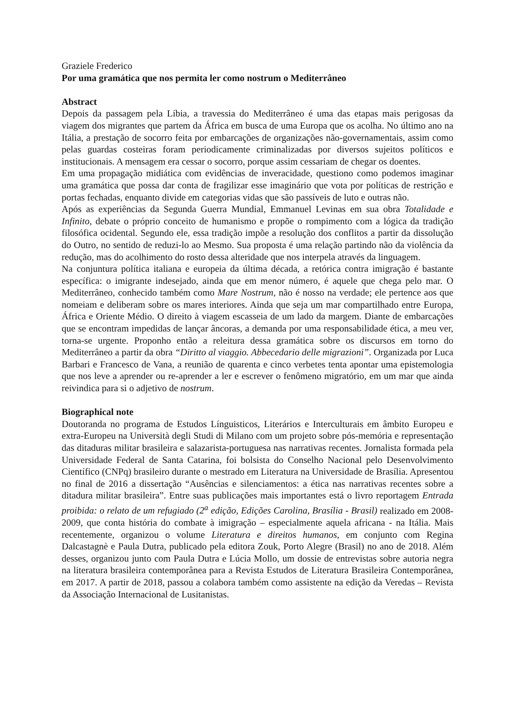Graziele Frederico
Por uma gramática que nos permita ler como nostrum o Mediterrâneo
Abstract
Depois da passagem pela Líbia, a travessia do Mediterrâneo é uma das etapas mais perigosas da viagem dos migrantes que partem da África em busca de uma Europa que os acolha. No último ano na Itália, a prestação de socorro feita por embarcações de organizações não-governamentais, assim como pelas guardas costeiras foram periodicamente criminalizadas por diversos sujeitos políticos e institucionais. A mensagem era cessar o socorro, porque assim cessariam de chegar os doentes.
Em uma propagação midiática com evidências de inveracidade, questiono como podemos imaginar uma gramática que possa dar conta de fragilizar esse imaginário que vota por políticas de restrição e portas fechadas, enquanto divide em categorias vidas que são passíveis de luto e outras não.
Após as experiências da Segunda Guerra Mundial, Emmanuel Levinas em sua obra Totalidade e Infinito, debate o próprio conceito de humanismo e propõe o rompimento com a lógica da tradição filosófica ocidental. Segundo ele, essa tradição impõe a resolução dos conflitos a partir da dissolução do Outro, no sentido de reduzi-lo ao Mesmo. Sua proposta é uma relação partindo não da violência da redução, mas do acolhimento do rosto dessa alteridade que nos interpela através da linguagem.
Na conjuntura política italiana e europeia da última década, a retórica contra imigração é bastante específica: o imigrante indesejado, ainda que em menor número, é aquele que chega pelo mar. O Mediterrâneo, conhecido também como Mare Nostrum, não é nosso na verdade; ele pertence aos que nomeiam e deliberam sobre os mares interiores. Ainda que seja um mar compartilhado entre Europa, África e Oriente Médio. O direito à viagem escasseia de um lado da margem. Diante de embarcações que se encontram impedidas de lançar âncoras, a demanda por uma responsabilidade ética, a meu ver, torna-se urgente. Proponho então a releitura dessa gramática sobre os discursos em torno do Mediterrâneo a partir da obra “Diritto al viaggio. Abbecedario delle migrazioni”. Organizada por Luca Barbari e Francesco de Vana, a reunião de quarenta e cinco verbetes tenta apontar uma epistemologia que nos leve a aprender ou re-aprender a ler e escrever o fenômeno migratório, em um mar que ainda reivindica para si o adjetivo de nostrum.
Biographical note
Doutoranda no programa de Estudos Línguisticos, Literários e Interculturais em âmbito Europeu e extra-Europeu na Università degli Studi di Milano com um projeto sobre pós-memória e representação das ditaduras militar brasileira e salazarista-portuguesa nas narrativas recentes. Jornalista formada pela Universidade Federal de Santa Catarina, foi bolsista do Conselho Nacional pelo Desenvolvimento Científico (CNPq) brasileiro durante o mestrado em Literatura na Universidade de Brasília. Apresentou no final de 2016 a dissertação “Ausências e silenciamentos: a ética nas narrativas recentes sobre a ditadura militar brasileira”. Entre suas publicações mais importantes está o livro reportagem Entrada proibida: o relato de um refugiado (2<sup>a</sup> edição, Edições Carolina, Brasília - Brasil) realizado em 2008-2009, que conta história do combate à imigração – especialmente aquela africana - na Itália. Mais recentemente, organizou o volume Literatura e direitos humanos, em conjunto com Regina Dalcastagnè e Paula Dutra, publicado pela editora Zouk, Porto Alegre (Brasil) no ano de 2018. Além desses, organizou junto com Paula Dutra e Lúcia Mollo, um dossie de entrevistas sobre autoria negra na literatura brasileira contemporânea para a Revista Estudos de Literatura Brasileira Contemporânea, em 2017. A partir de 2018, passou a colabora também como assistente na edição da Veredas – Revista da Associação Internacional de Lusitanistas.